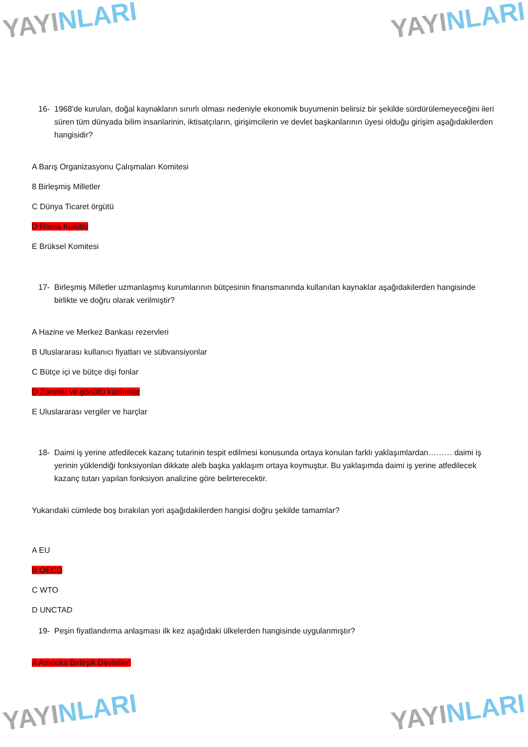YAYINLARI YAYINLARI
YAYINLARI YAYINLARI
16- 1968'de kurulan, doğal kaynakların sınırlı olması nedeniyle ekonomik buyumenin belirsiz bir şekilde sürdürülemeyeceğini ileri süren tüm dünyada bilim insanlarinin, iktisatçıların, girişimcilerin ve devlet başkanlarının üyesi olduğu girişim aşağıdakilerden hangisidir?
A Barış Organizasyonu Çalışmaları Komitesi
8 Birleşmiş Milletler
C Dünya Ticaret örgütü
D Roma Kulübü
E Brüksel Komitesi
17- Birleşmiş Milletler uzmanlaşmış kurumlarının bütçesinin finansmanında kullanılan kaynaklar aşağıdakilerden hangisinde birlikte ve doğru olarak verilmiştir?
A Hazine ve Merkez Bankası rezervleri
B Uluslararası kullanıcı fiyatları ve sübvansiyonlar
C Bütçe içi ve bütçe dişi fonlar
D Zorunlu ve gönüllü katılımlar
E Uluslararası vergiler ve harçlar
18- Daimi iş yerine atfedilecek kazanç tutarinin tespit edilmesi konusunda ortaya konulan farklı yaklaşımlardan……… daimi iş yerinin yüklendiği fonksiyonlan dikkate aleb başka yaklaşım ortaya koymuştur. Bu yaklaşımda daimi iş yerine atfedilecek kazanç tutarı yapılan fonksiyon analizine göre belirterecektir.
Yukarıdaki cümlede boş bırakılan yori aşağıdakilerden hangisi doğru şekilde tamamlar?
A EU
B OECD
C WTO
D UNCTAD
19- Peşin fiyatlandırma anlaşması ilk kez aşağıdaki ülkelerden hangisinde uygulanmıştır?
A Amerika Birleşik Devletleri